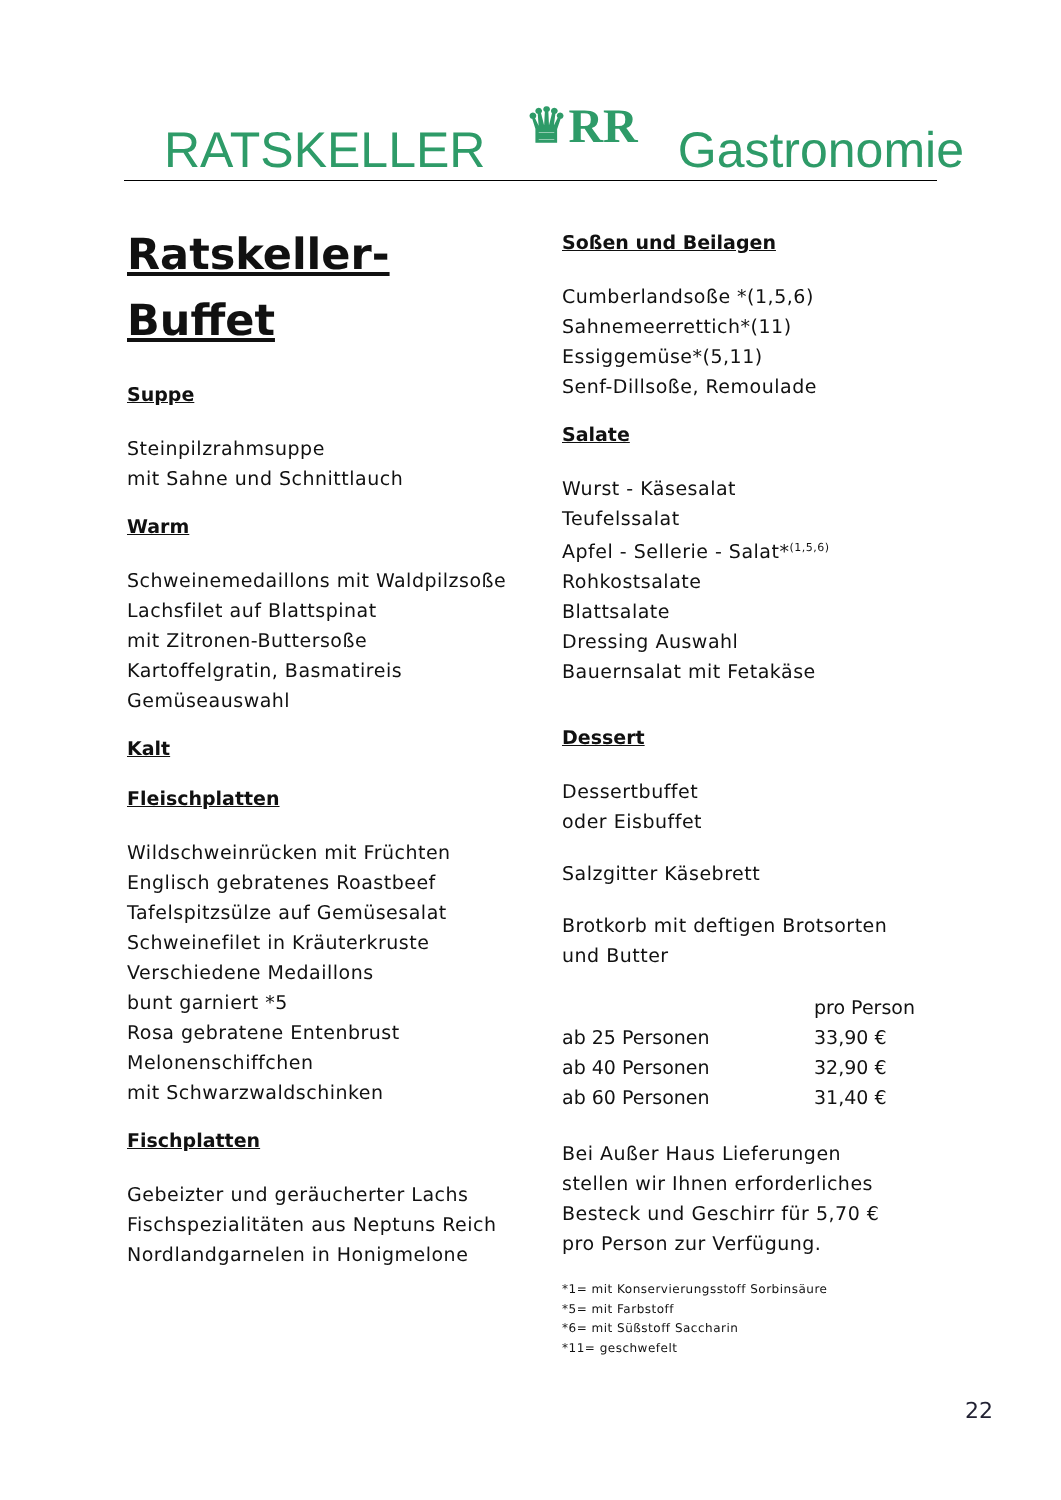RATSKELLER
♛RR
Gastronomie
Ratskeller-
Buffet
Suppe
Steinpilzrahmsuppe
mit Sahne und Schnittlauch
Warm
Schweinemedaillons mit Waldpilzsoße
Lachsfilet auf Blattspinat
mit Zitronen-Buttersoße
Kartoffelgratin, Basmatireis
Gemüseauswahl
Kalt
Fleischplatten
Wildschweinrücken mit Früchten
Englisch gebratenes Roastbeef
Tafelspitzsülze auf Gemüsesalat
Schweinefilet in Kräuterkruste
Verschiedene Medaillons
bunt garniert *5
Rosa gebratene Entenbrust
Melonenschiffchen
mit Schwarzwaldschinken
Fischplatten
Gebeizter und geräucherter Lachs
Fischspezialitäten aus Neptuns Reich
Nordlandgarnelen in Honigmelone
Soßen und Beilagen
Cumberlandsoße *(1,5,6)
Sahnemeerrettich*(11)
Essiggemüse*(5,11)
Senf-Dillsoße, Remoulade
Salate
Wurst - Käsesalat
Teufelssalat
Apfel - Sellerie - Salat*<sup>(1,5,6)</sup>
Rohkostsalate
Blattsalate
Dressing Auswahl
Bauernsalat mit Fetakäse
Dessert
Dessertbuffet
oder Eisbuffet
Salzgitter Käsebrett
Brotkorb mit deftigen Brotsorten
und Butter
| | pro Person |
| ab 25 Personen | 33,90 € |
| ab 40 Personen | 32,90 € |
| ab 60 Personen | 31,40 € |
Bei Außer Haus Lieferungen
stellen wir Ihnen erforderliches
Besteck und Geschirr für 5,70 €
pro Person zur Verfügung.
*1= mit Konservierungsstoff Sorbinsäure
*5= mit Farbstoff
*6= mit Süßstoff Saccharin
*11= geschwefelt
22